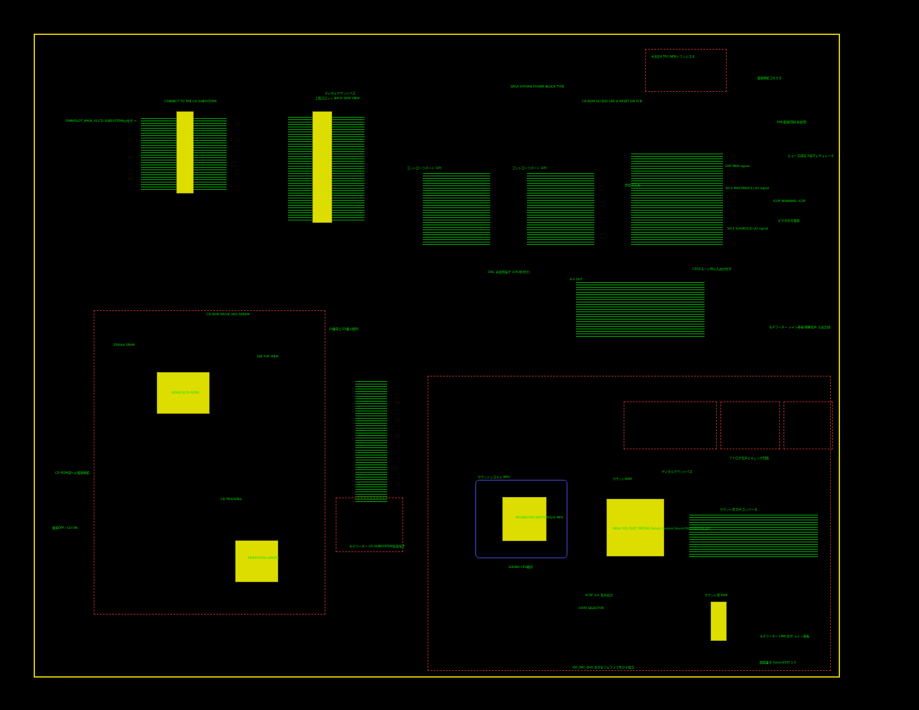CONNECT TO THE CD-SUBSYSTEM
SIMM/SLOT_MAIN_A1(CD-SUBSYSTEM)の信号 ←
デジタルサウンドバス
上面スロット BACK SIDE VIEW
コントローラポート (1P) コントローラポート (2P)
SEGA SATURN POWER BLOCK TYPE
CD-ROM ACCESS LED & RESET SW PCB
※注記4 TR1 NPNトランジスタ
電源供給コネクタ
FAN電源回路(未使用)
ヒューズ部品 3端子レギュレータ
ICOP WARNING: ICOP
ビデオ信号電源
色信号入力
DSP MIDI signal
SH-2 MASTER(IC1) I/O signal
SH-2 SLAVE(IC2) I/O signal
DAC 未使用端子 (CPU外付け)
A-V OUT
CD32モード時の入出力信号
モデラーター メイン基板 映像音声 入出力部
CD-ROM DRIVE (HD) SDRAM
19番目と23番の配列
256kbit SRAM
HD6413(CD-ROM)
IDE TOP VIEW
CD TRACKING
HD6437034 (H8/ST)
CD-ROM部への電源供給
電源OFF / CD-ON
モデラーター CD-SUBSYSTEM拡張端子
MC68EC000 (MOTOROLA) MPU
サウンドシステム MPU
SEGA 315-5687 YMF292 Saturn Custom Sound Processor(SCSP)
サウンドRAM
デジタルサウンドバス
SOUND CPU動作
SCSP 1ch 音声出力
DATA SELECTOR
サウンド用 RAM
アナログ音声ミキシング回路
サウンド用 D/Aコンバータ
モデラーター LINK 信号 メイン基板
図面番号 SaturnDIST 1.0
NO_SRC_DAS 信号をアルファで生かす場合